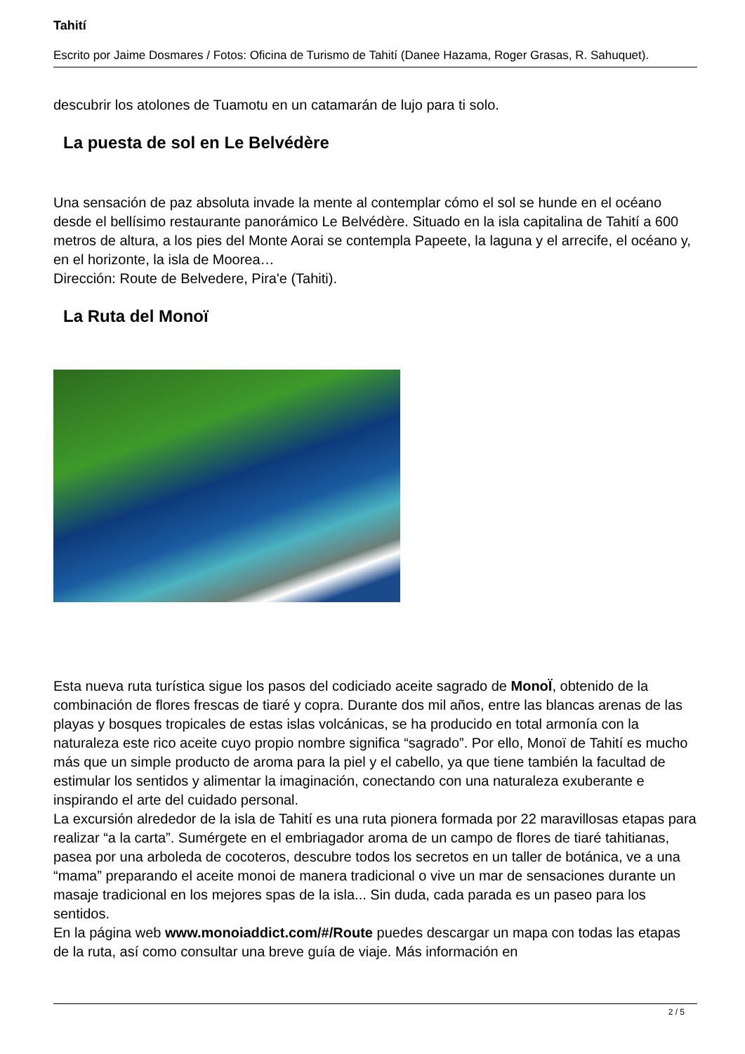Tahití
Escrito por Jaime Dosmares / Fotos: Oficina de Turismo de Tahití (Danee Hazama, Roger Grasas, R. Sahuquet).
descubrir los atolones de Tuamotu en un catamarán de lujo para ti solo.
La puesta de sol en Le Belvédère
Una sensación de paz absoluta invade la mente al contemplar cómo el sol se hunde en el océano desde el bellísimo restaurante panorámico Le Belvédère. Situado en la isla capitalina de Tahití a 600 metros de altura, a los pies del Monte Aorai se contempla Papeete, la laguna y el arrecife, el océano y, en el horizonte, la isla de Moorea…
Dirección: Route de Belvedere, Pira'e (Tahiti).
La Ruta del Monoï
Esta nueva ruta turística sigue los pasos del codiciado aceite sagrado de MonoÏ, obtenido de la combinación de flores frescas de tiaré y copra. Durante dos mil años, entre las blancas arenas de las playas y bosques tropicales de estas islas volcánicas, se ha producido en total armonía con la naturaleza este rico aceite cuyo propio nombre significa “sagrado”. Por ello, Monoï de Tahití es mucho más que un simple producto de aroma para la piel y el cabello, ya que tiene también la facultad de estimular los sentidos y alimentar la imaginación, conectando con una naturaleza exuberante e inspirando el arte del cuidado personal.
La excursión alrededor de la isla de Tahití es una ruta pionera formada por 22 maravillosas etapas para realizar “a la carta”. Sumérgete en el embriagador aroma de un campo de flores de tiaré tahitianas, pasea por una arboleda de cocoteros, descubre todos los secretos en un taller de botánica, ve a una “mama” preparando el aceite monoi de manera tradicional o vive un mar de sensaciones durante un masaje tradicional en los mejores spas de la isla... Sin duda, cada parada es un paseo para los sentidos.
En la página web www.monoiaddict.com/#/Route puedes descargar un mapa con todas las etapas de la ruta, así como consultar una breve guía de viaje. Más información en
2 / 5